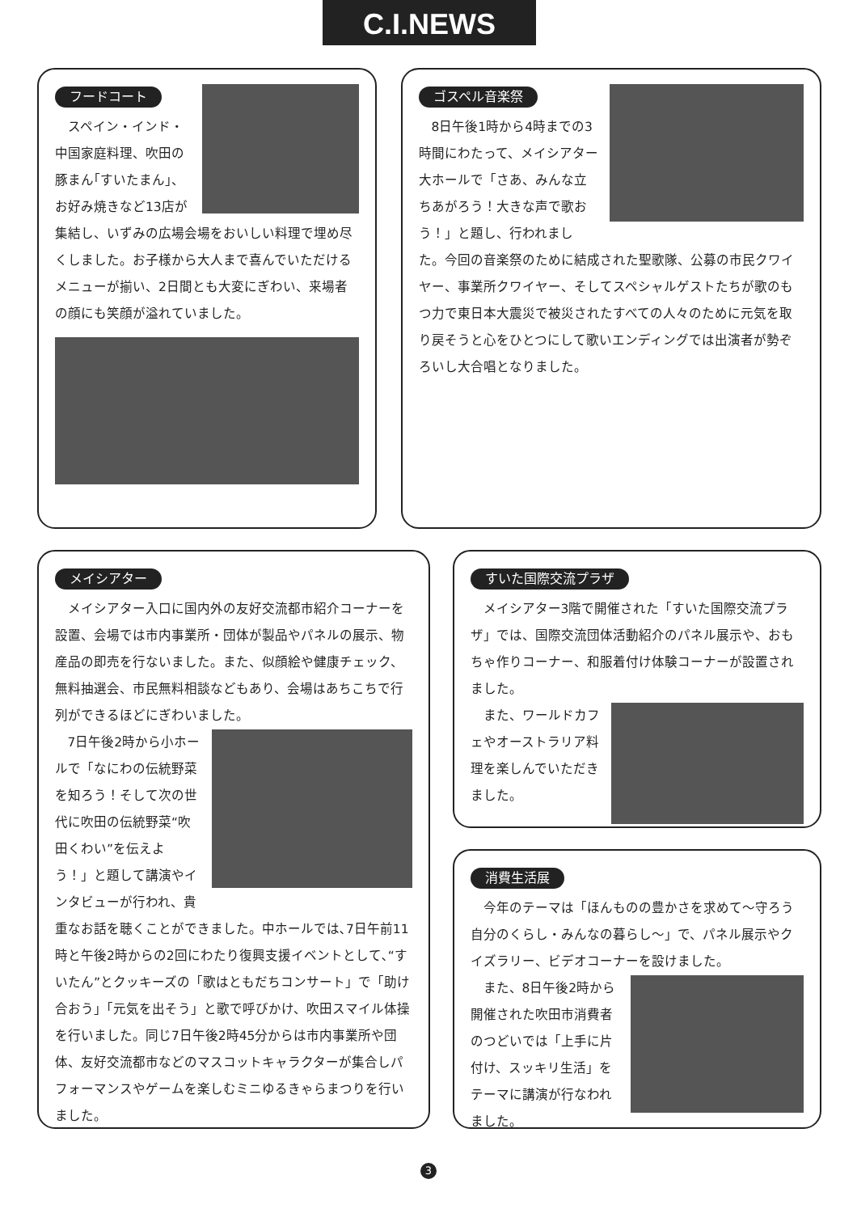C.I.NEWS
フードコート
スペイン・インド・中国家庭料理、吹田の豚まん｢すいたまん｣、お好み焼きなど13店が集結し、いずみの広場会場をおいしい料理で埋め尽くしました。お子様から大人まで喜んでいただけるメニューが揃い、2日間とも大変にぎわい、来場者の顔にも笑顔が溢れていました。
ゴスペル音楽祭
8日午後1時から4時までの3時間にわたって、メイシアター大ホールで「さあ、みんな立ちあがろう！大きな声で歌おう！」と題し、行われました。今回の音楽祭のために結成された聖歌隊、公募の市民クワイヤー、事業所クワイヤー、そしてスペシャルゲストたちが歌のもつ力で東日本大震災で被災されたすべての人々のために元気を取り戻そうと心をひとつにして歌いエンディングでは出演者が勢ぞろいし大合唱となりました。
メイシアター
メイシアター入口に国内外の友好交流都市紹介コーナーを設置、会場では市内事業所・団体が製品やパネルの展示、物産品の即売を行ないました。また、似顔絵や健康チェック、無料抽選会、市民無料相談などもあり、会場はあちこちで行列ができるほどにぎわいました。
7日午後2時から小ホールで「なにわの伝統野菜を知ろう！そして次の世代に吹田の伝統野菜“吹田くわい”を伝えよう！」と題して講演やインタビューが行われ、貴重なお話を聴くことができました。中ホールでは､7日午前11時と午後2時からの2回にわたり復興支援イベントとして､“すいたん”とクッキーズの「歌はともだちコンサート」で「助け合おう」「元気を出そう」と歌で呼びかけ、吹田スマイル体操を行いました。同じ7日午後2時45分からは市内事業所や団体、友好交流都市などのマスコットキャラクターが集合しパフォーマンスやゲームを楽しむミニゆるきゃらまつりを行いました。
すいた国際交流プラザ
メイシアター3階で開催された「すいた国際交流プラザ」では、国際交流団体活動紹介のパネル展示や、おもちゃ作りコーナー、和服着付け体験コーナーが設置されました。
また、ワールドカフェやオーストラリア料理を楽しんでいただきました。
消費生活展
今年のテーマは「ほんものの豊かさを求めて～守ろう自分のくらし・みんなの暮らし～」で、パネル展示やクイズラリー、ビデオコーナーを設けました。
また、8日午後2時から開催された吹田市消費者のつどいでは「上手に片付け、スッキリ生活」をテーマに講演が行なわれました。
3